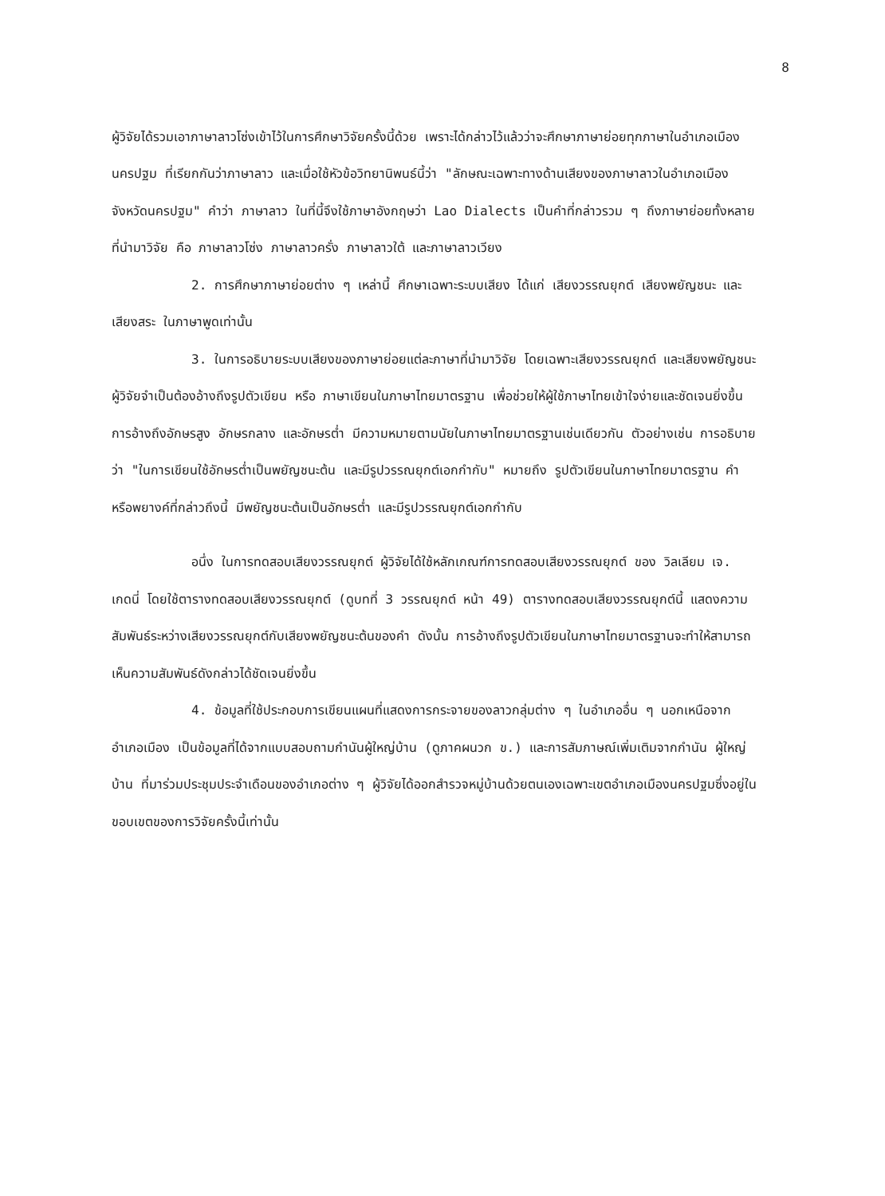8
ผู้วิจัยได้รวมเอาภาษาลาวโซ่งเข้าไว้ในการศึกษาวิจัยครั้งนี้ด้วย เพราะได้กล่าวไว้แล้วว่าจะศึกษาภาษาย่อยทุกภาษาในอำเภอเมืองนครปฐม ที่เรียกกันว่าภาษาลาว และเมื่อใช้หัวข้อวิทยานิพนธ์นี้ว่า "ลักษณะเฉพาะทางด้านเสียงของภาษาลาวในอำเภอเมือง จังหวัดนครปฐม" คำว่า ภาษาลาว ในที่นี้จึงใช้ภาษาอังกฤษว่า Lao Dialects เป็นคำที่กล่าวรวม ๆ ถึงภาษาย่อยทั้งหลายที่นำมาวิจัย คือ ภาษาลาวโซ่ง ภาษาลาวครั่ง ภาษาลาวใต้ และภาษาลาวเวียง
2. การศึกษาภาษาย่อยต่าง ๆ เหล่านี้ ศึกษาเฉพาะระบบเสียง ได้แก่ เสียงวรรณยุกต์ เสียงพยัญชนะ และเสียงสระ ในภาษาพูดเท่านั้น
3. ในการอธิบายระบบเสียงของภาษาย่อยแต่ละภาษาที่นำมาวิจัย โดยเฉพาะเสียงวรรณยุกต์ และเสียงพยัญชนะ ผู้วิจัยจำเป็นต้องอ้างถึงรูปตัวเขียน หรือ ภาษาเขียนในภาษาไทยมาตรฐาน เพื่อช่วยให้ผู้ใช้ภาษาไทยเข้าใจง่ายและชัดเจนยิ่งขึ้น การอ้างถึงอักษรสูง อักษรกลาง และอักษรต่ำ มีความหมายตามนัยในภาษาไทยมาตรฐานเช่นเดียวกัน ตัวอย่างเช่น การอธิบายว่า "ในการเขียนใช้อักษรต่ำเป็นพยัญชนะต้น และมีรูปวรรณยุกต์เอกกำกับ" หมายถึง รูปตัวเขียนในภาษาไทยมาตรฐาน คำหรือพยางค์ที่กล่าวถึงนี้ มีพยัญชนะต้นเป็นอักษรต่ำ และมีรูปวรรณยุกต์เอกกำกับ
อนึ่ง ในการทดสอบเสียงวรรณยุกต์ ผู้วิจัยได้ใช้หลักเกณฑ์การทดสอบเสียงวรรณยุกต์ ของ วิลเลียม เจ. เกดนี่ โดยใช้ตารางทดสอบเสียงวรรณยุกต์ (ดูบทที่ 3 วรรณยุกต์ หน้า 49) ตารางทดสอบเสียงวรรณยุกต์นี้ แสดงความสัมพันธ์ระหว่างเสียงวรรณยุกต์กับเสียงพยัญชนะต้นของคำ ดังนั้น การอ้างถึงรูปตัวเขียนในภาษาไทยมาตรฐานจะทำให้สามารถเห็นความสัมพันธ์ดังกล่าวได้ชัดเจนยิ่งขึ้น
4. ข้อมูลที่ใช้ประกอบการเขียนแผนที่แสดงการกระจายของลาวกลุ่มต่าง ๆ ในอำเภออื่น ๆ นอกเหนือจากอำเภอเมือง เป็นข้อมูลที่ได้จากแบบสอบถามกำนันผู้ใหญ่บ้าน (ดูภาคผนวก ข.) และการสัมภาษณ์เพิ่มเติมจากกำนัน ผู้ใหญ่บ้าน ที่มาร่วมประชุมประจำเดือนของอำเภอต่าง ๆ ผู้วิจัยได้ออกสำรวจหมู่บ้านด้วยตนเองเฉพาะเขตอำเภอเมืองนครปฐมซึ่งอยู่ในขอบเขตของการวิจัยครั้งนี้เท่านั้น